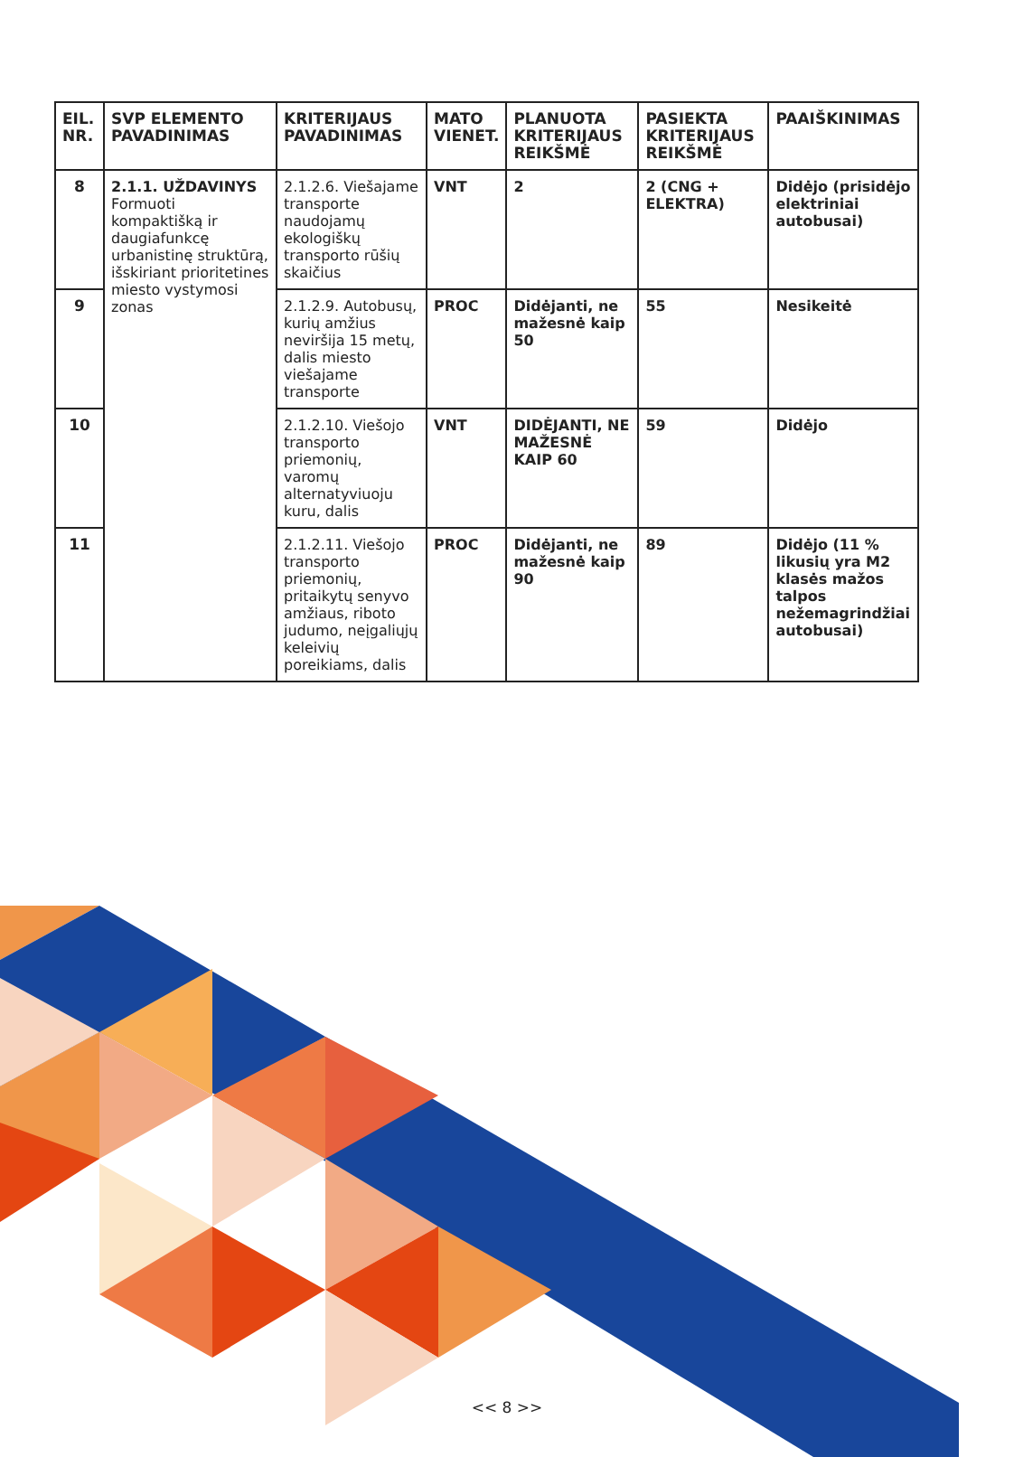| EIL. NR. | SVP ELEMENTO PAVADINIMAS | KRITERIJAUS PAVADINIMAS | MATO VIENET. | PLANUOTA KRITERIJAUS REIKŠMĖ | PASIEKTA KRITERIJAUS REIKŠMĖ | PAAIŠKINIMAS |
| --- | --- | --- | --- | --- | --- | --- |
| 8 | 2.1.1. UŽDAVINYS Formuoti kompaktišką ir daugiafunkcę urbanistinę struktūrą, išskiriant prioritetines miesto vystymosi zonas | 2.1.2.6. Viešajame transporte naudojamų ekologiškų transporto rūšių skaičius | VNT | 2 | 2 (CNG + ELEKTRA) | Didėjo (prisidėjo elektriniai autobusai) |
| 9 | | 2.1.2.9. Autobusų, kurių amžius neviršija 15 metų, dalis miesto viešajame transporte | PROC | Didėjanti, ne mažesnė kaip 50 | 55 | Nesikeitė |
| 10 | | 2.1.2.10. Viešojo transporto priemonių, varomų alternatyviuoju kuru, dalis | VNT | DIDĖJANTI, NE MAŽESNĖ KAIP 60 | 59 | Didėjo |
| 11 | | 2.1.2.11. Viešojo transporto priemonių, pritaikytų senyvo amžiaus, riboto judumo, neįgaliųjų keleivių poreikiams, dalis | PROC | Didėjanti, ne mažesnė kaip 90 | 89 | Didėjo (11 % likusių yra M2 klasės mažos talpos nežemagrindžiai autobusai) |
<< 8 >>